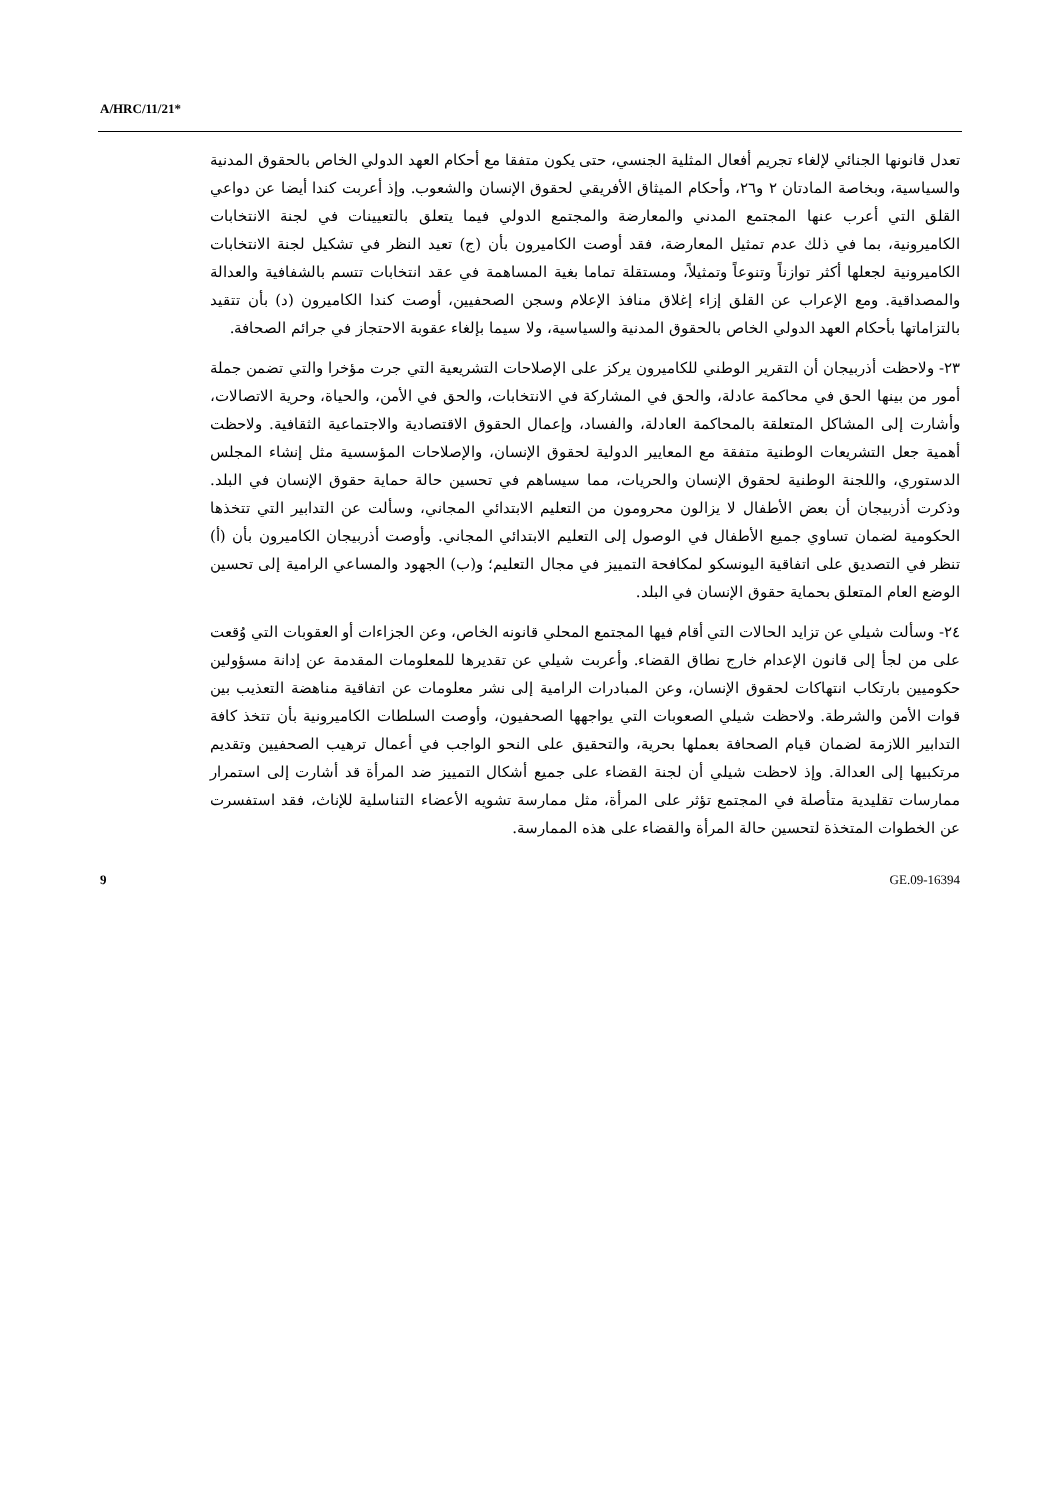A/HRC/11/21*
تعدل قانونها الجنائي لإلغاء تجريم أفعال المثلية الجنسي، حتى يكون متفقا مع أحكام العهد الدولي الخاص بالحقوق المدنية والسياسية، وبخاصة المادتان ٢ و٢٦، وأحكام الميثاق الأفريقي لحقوق الإنسان والشعوب. وإذ أعربت كندا أيضا عن دواعي القلق التي أعرب عنها المجتمع المدني والمعارضة والمجتمع الدولي فيما يتعلق بالتعيينات في لجنة الانتخابات الكاميرونية، بما في ذلك عدم تمثيل المعارضة، فقد أوصت الكاميرون بأن (ج) تعيد النظر في تشكيل لجنة الانتخابات الكاميرونية لجعلها أكثر توازناً وتنوعاً وتمثيلاً، ومستقلة تماما بغية المساهمة في عقد انتخابات تتسم بالشفافية والعدالة والمصداقية. ومع الإعراب عن القلق إزاء إغلاق منافذ الإعلام وسجن الصحفيين، أوصت كندا الكاميرون (د) بأن تتقيد بالتزاماتها بأحكام العهد الدولي الخاص بالحقوق المدنية والسياسية، ولا سيما بإلغاء عقوبة الاحتجاز في جرائم الصحافة.
٢٣- ولاحظت أذربيجان أن التقرير الوطني للكاميرون يركز على الإصلاحات التشريعية التي جرت مؤخرا والتي تضمن جملة أمور من بينها الحق في محاكمة عادلة، والحق في المشاركة في الانتخابات، والحق في الأمن، والحياة، وحرية الاتصالات، وأشارت إلى المشاكل المتعلقة بالمحاكمة العادلة، والفساد، وإعمال الحقوق الاقتصادية والاجتماعية الثقافية. ولاحظت أهمية جعل التشريعات الوطنية متفقة مع المعايير الدولية لحقوق الإنسان، والإصلاحات المؤسسية مثل إنشاء المجلس الدستوري، واللجنة الوطنية لحقوق الإنسان والحريات، مما سيساهم في تحسين حالة حماية حقوق الإنسان في البلد. وذكرت أذربيجان أن بعض الأطفال لا يزالون محرومون من التعليم الابتدائي المجاني، وسألت عن التدابير التي تتخذها الحكومية لضمان تساوي جميع الأطفال في الوصول إلى التعليم الابتدائي المجاني. وأوصت أذربيجان الكاميرون بأن (أ) تنظر في التصديق على اتفاقية اليونسكو لمكافحة التمييز في مجال التعليم؛ و(ب) الجهود والمساعي الرامية إلى تحسين الوضع العام المتعلق بحماية حقوق الإنسان في البلد.
٢٤- وسألت شيلي عن تزايد الحالات التي أقام فيها المجتمع المحلي قانونه الخاص، وعن الجزاءات أو العقوبات التي وُقعت على من لجأ إلى قانون الإعدام خارج نطاق القضاء. وأعربت شيلي عن تقديرها للمعلومات المقدمة عن إدانة مسؤولين حكوميين بارتكاب انتهاكات لحقوق الإنسان، وعن المبادرات الرامية إلى نشر معلومات عن اتفاقية مناهضة التعذيب بين قوات الأمن والشرطة. ولاحظت شيلي الصعوبات التي يواجهها الصحفيون، وأوصت السلطات الكاميرونية بأن تتخذ كافة التدابير اللازمة لضمان قيام الصحافة بعملها بحرية، والتحقيق على النحو الواجب في أعمال ترهيب الصحفيين وتقديم مرتكبيها إلى العدالة. وإذ لاحظت شيلي أن لجنة القضاء على جميع أشكال التمييز ضد المرأة قد أشارت إلى استمرار ممارسات تقليدية متأصلة في المجتمع تؤثر على المرأة، مثل ممارسة تشويه الأعضاء التناسلية للإناث، فقد استفسرت عن الخطوات المتخذة لتحسين حالة المرأة والقضاء على هذه الممارسة.
9 GE.09-16394